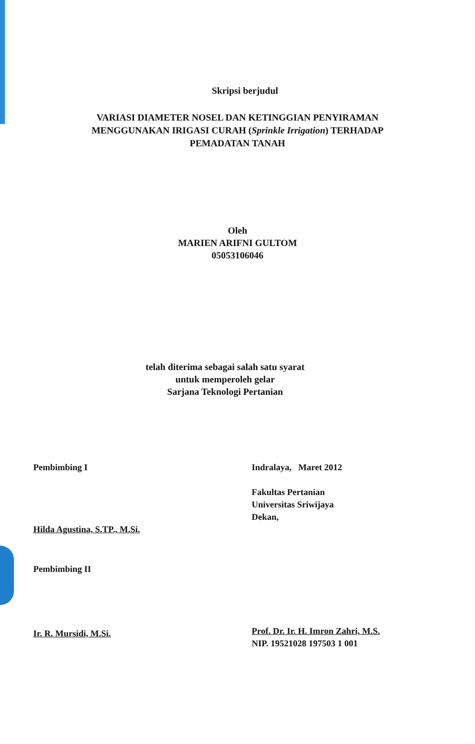Skripsi berjudul
VARIASI DIAMETER NOSEL DAN KETINGGIAN PENYIRAMAN
MENGGUNAKAN IRIGASI CURAH (Sprinkle Irrigation) TERHADAP
PEMADATAN TANAH
Oleh
MARIEN ARIFNI GULTOM
05053106046
telah diterima sebagai salah satu syarat
untuk memperoleh gelar
Sarjana Teknologi Pertanian
Pembimbing I
Hilda Agustina, S.TP., M.Si.
Pembimbing II
Ir. R. Mursidi, M.Si.
Indralaya, Maret 2012
Fakultas Pertanian
Universitas Sriwijaya
Dekan,
Prof. Dr. Ir. H. Imron Zahri, M.S.
NIP. 19521028 197503 1 001